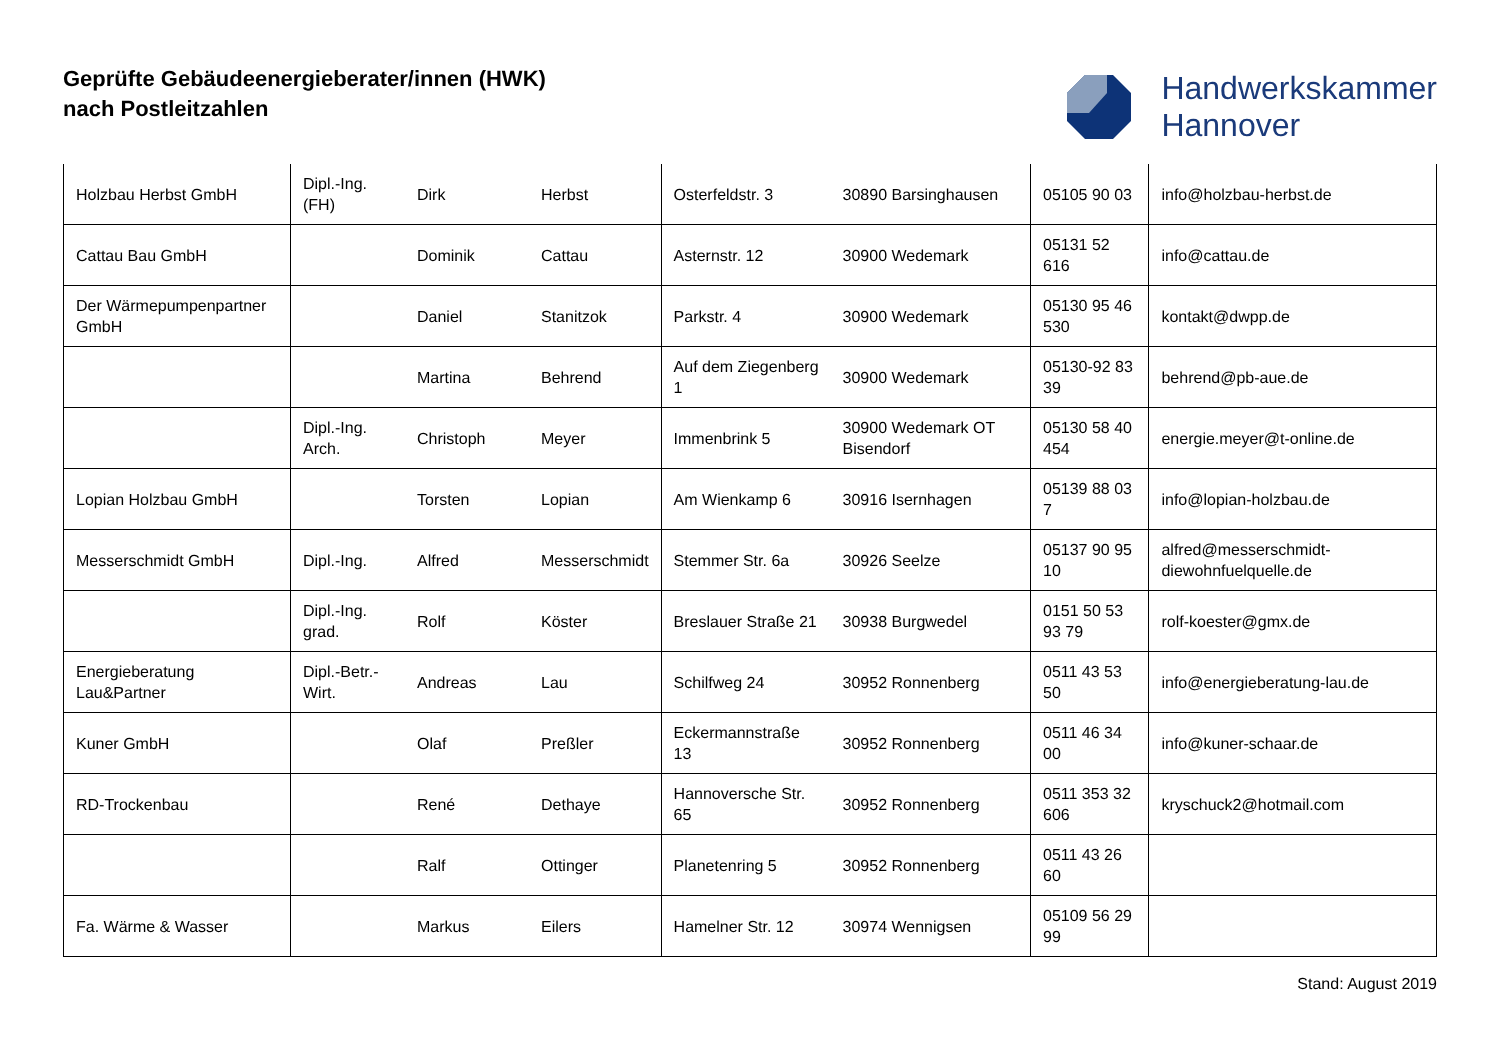Geprüfte Gebäudeenergieberater/innen (HWK)
nach Postleitzahlen
Handwerkskammer
Hannover
| Holzbau Herbst GmbH | Dipl.-Ing. (FH) | Dirk | Herbst | Osterfeldstr. 3 | 30890 Barsinghausen | 05105 90 03 | info@holzbau-herbst.de |
| Cattau Bau GmbH | | Dominik | Cattau | Asternstr. 12 | 30900 Wedemark | 05131 52 616 | info@cattau.de |
| Der Wärmepumpenpartner GmbH | | Daniel | Stanitzok | Parkstr. 4 | 30900 Wedemark | 05130 95 46 530 | kontakt@dwpp.de |
| | | Martina | Behrend | Auf dem Ziegenberg 1 | 30900 Wedemark | 05130-92 83 39 | behrend@pb-aue.de |
| | Dipl.-Ing. Arch. | Christoph | Meyer | Immenbrink 5 | 30900 Wedemark OT Bisendorf | 05130 58 40 454 | energie.meyer@t-online.de |
| Lopian Holzbau GmbH | | Torsten | Lopian | Am Wienkamp 6 | 30916 Isernhagen | 05139 88 03 7 | info@lopian-holzbau.de |
| Messerschmidt GmbH | Dipl.-Ing. | Alfred | Messerschmidt | Stemmer Str. 6a | 30926 Seelze | 05137 90 95 10 | alfred@messerschmidt-diewohnfuelquelle.de |
| | Dipl.-Ing. grad. | Rolf | Köster | Breslauer Straße 21 | 30938 Burgwedel | 0151 50 53 93 79 | rolf-koester@gmx.de |
| Energieberatung Lau&Partner | Dipl.-Betr.-Wirt. | Andreas | Lau | Schilfweg 24 | 30952 Ronnenberg | 0511 43 53 50 | info@energieberatung-lau.de |
| Kuner GmbH | | Olaf | Preßler | Eckermannstraße 13 | 30952 Ronnenberg | 0511 46 34 00 | info@kuner-schaar.de |
| RD-Trockenbau | | René | Dethaye | Hannoversche Str. 65 | 30952 Ronnenberg | 0511 353 32 606 | kryschuck2@hotmail.com |
| | | Ralf | Ottinger | Planetenring 5 | 30952 Ronnenberg | 0511 43 26 60 | |
| Fa. Wärme & Wasser | | Markus | Eilers | Hamelner Str. 12 | 30974 Wennigsen | 05109 56 29 99 | |
Stand: August 2019